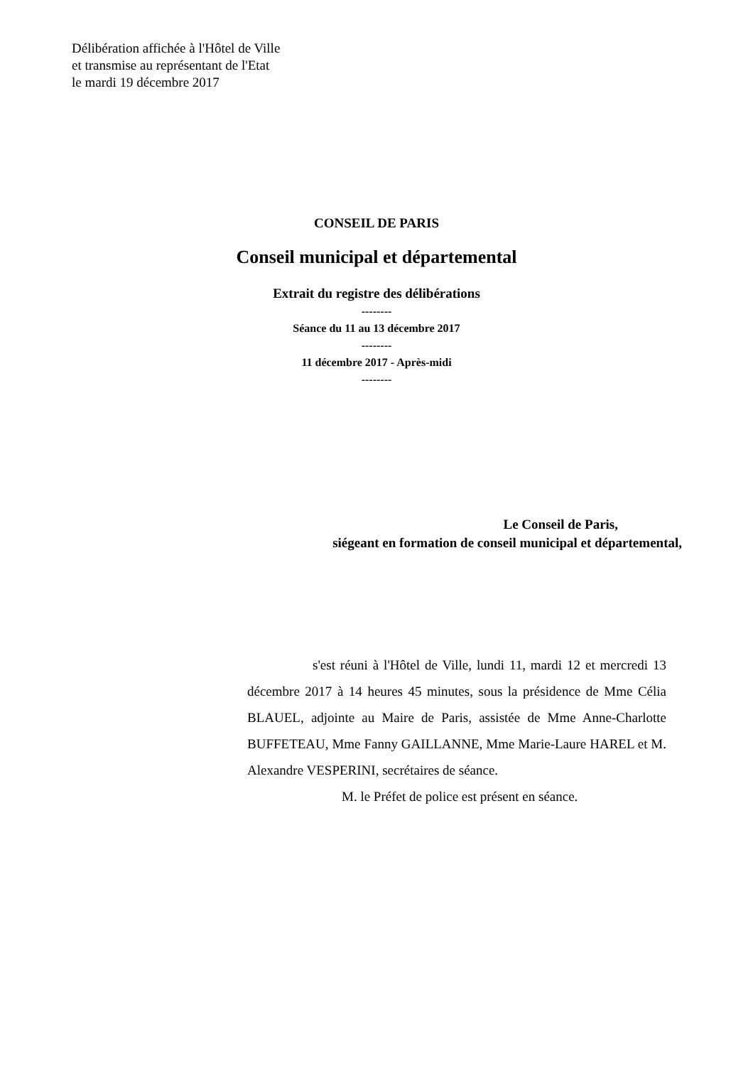Délibération affichée à l'Hôtel de Ville
et transmise au représentant de l'Etat
le mardi 19 décembre 2017
CONSEIL DE PARIS
Conseil municipal et départemental
Extrait du registre des délibérations
--------
Séance du 11 au 13 décembre 2017
--------
11 décembre 2017 - Après-midi
--------
Le Conseil de Paris,
siégeant en formation de conseil municipal et départemental,
s'est réuni à l'Hôtel de Ville, lundi 11, mardi 12 et mercredi 13 décembre 2017 à 14 heures 45 minutes, sous la présidence de Mme Célia BLAUEL, adjointe au Maire de Paris, assistée de Mme Anne-Charlotte BUFFETEAU, Mme Fanny GAILLANNE, Mme Marie-Laure HAREL et M. Alexandre VESPERINI, secrétaires de séance.
M. le Préfet de police est présent en séance.